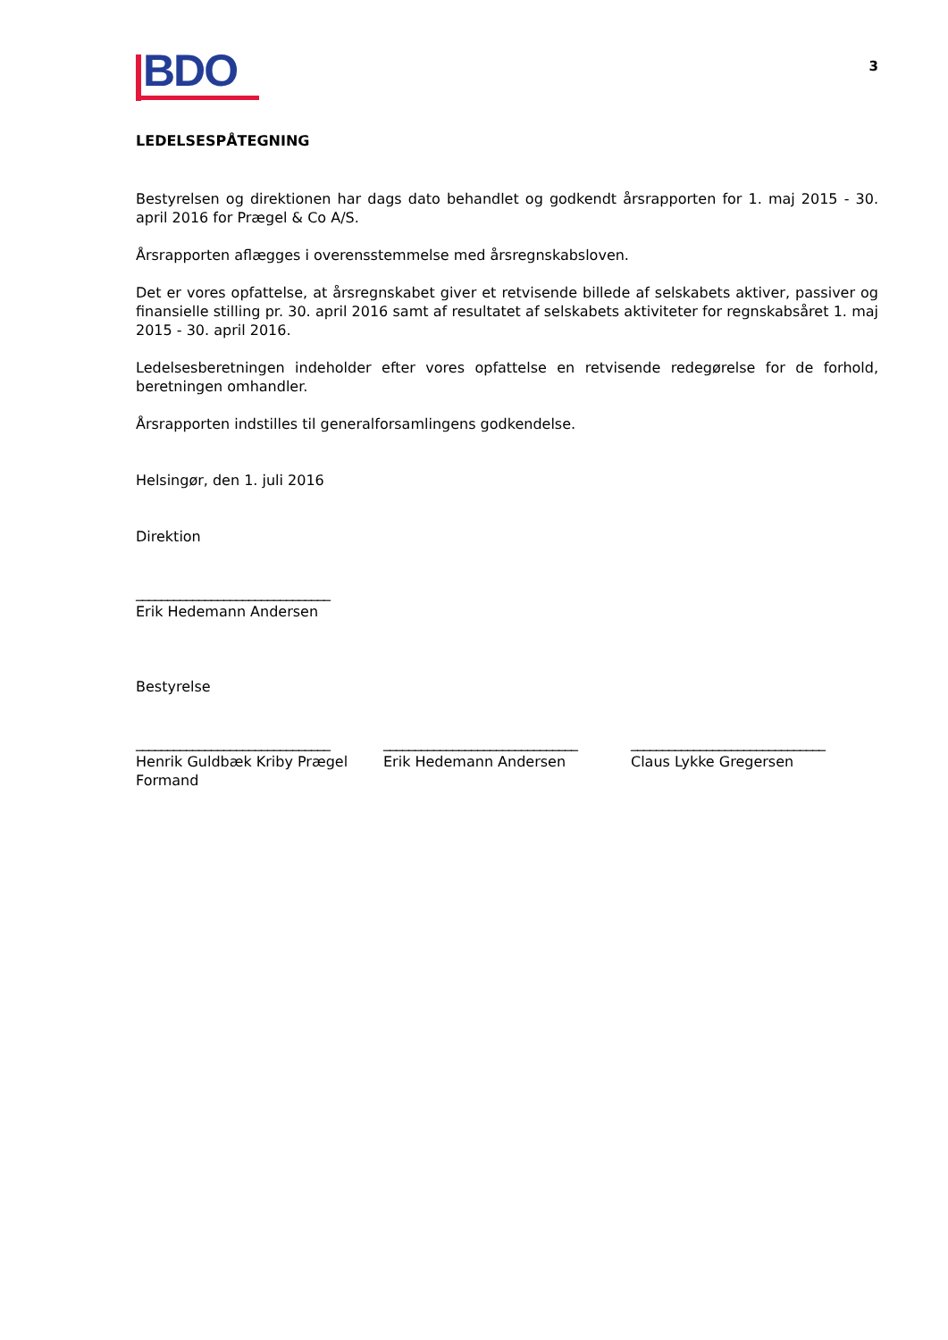BDO
3
LEDELSESPÅTEGNING
Bestyrelsen og direktionen har dags dato behandlet og godkendt årsrapporten for 1. maj 2015 - 30. april 2016 for Prægel & Co A/S.
Årsrapporten aflægges i overensstemmelse med årsregnskabsloven.
Det er vores opfattelse, at årsregnskabet giver et retvisende billede af selskabets aktiver, passiver og finansielle stilling pr. 30. april 2016 samt af resultatet af selskabets aktiviteter for regnskabsåret 1. maj 2015 - 30. april 2016.
Ledelsesberetningen indeholder efter vores opfattelse en retvisende redegørelse for de forhold, beretningen omhandler.
Årsrapporten indstilles til generalforsamlingens godkendelse.
Helsingør, den 1. juli 2016
Direktion
_______________________________
Erik Hedemann Andersen
Bestyrelse
_______________________________
Henrik Guldbæk Kriby Prægel
Formand
_______________________________
Erik Hedemann Andersen
_______________________________
Claus Lykke Gregersen